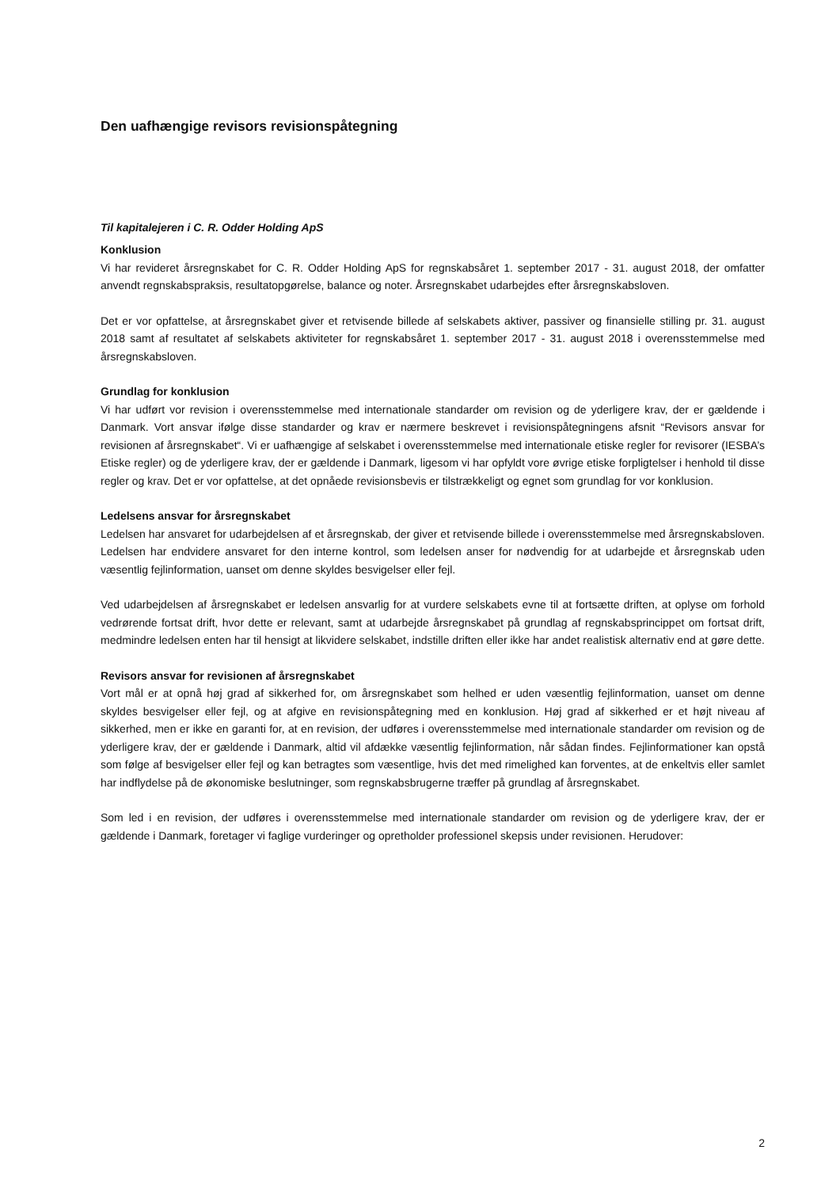Den uafhængige revisors revisionspåtegning
Til kapitalejeren i C. R. Odder Holding ApS
Konklusion
Vi har revideret årsregnskabet for C. R. Odder Holding ApS for regnskabsåret 1. september 2017 - 31. august 2018, der omfatter anvendt regnskabspraksis, resultatopgørelse, balance og noter. Årsregnskabet udarbejdes efter årsregnskabsloven.
Det er vor opfattelse, at årsregnskabet giver et retvisende billede af selskabets aktiver, passiver og finansielle stilling pr. 31. august 2018 samt af resultatet af selskabets aktiviteter for regnskabsåret 1. september 2017 - 31. august 2018 i overensstemmelse med årsregnskabsloven.
Grundlag for konklusion
Vi har udført vor revision i overensstemmelse med internationale standarder om revision og de yderligere krav, der er gældende i Danmark. Vort ansvar ifølge disse standarder og krav er nærmere beskrevet i revisionspåtegningens afsnit “Revisors ansvar for revisionen af årsregnskabet“. Vi er uafhængige af selskabet i overensstemmelse med internationale etiske regler for revisorer (IESBA’s Etiske regler) og de yderligere krav, der er gældende i Danmark, ligesom vi har opfyldt vore øvrige etiske forpligtelser i henhold til disse regler og krav. Det er vor opfattelse, at det opnåede revisionsbevis er tilstrækkeligt og egnet som grundlag for vor konklusion.
Ledelsens ansvar for årsregnskabet
Ledelsen har ansvaret for udarbejdelsen af et årsregnskab, der giver et retvisende billede i overensstemmelse med årsregnskabsloven. Ledelsen har endvidere ansvaret for den interne kontrol, som ledelsen anser for nødvendig for at udarbejde et årsregnskab uden væsentlig fejlinformation, uanset om denne skyldes besvigelser eller fejl.
Ved udarbejdelsen af årsregnskabet er ledelsen ansvarlig for at vurdere selskabets evne til at fortsætte driften, at oplyse om forhold vedrørende fortsat drift, hvor dette er relevant, samt at udarbejde årsregnskabet på grundlag af regnskabsprincippet om fortsat drift, medmindre ledelsen enten har til hensigt at likvidere selskabet, indstille driften eller ikke har andet realistisk alternativ end at gøre dette.
Revisors ansvar for revisionen af årsregnskabet
Vort mål er at opnå høj grad af sikkerhed for, om årsregnskabet som helhed er uden væsentlig fejlinformation, uanset om denne skyldes besvigelser eller fejl, og at afgive en revisionspåtegning med en konklusion. Høj grad af sikkerhed er et højt niveau af sikkerhed, men er ikke en garanti for, at en revision, der udføres i overensstemmelse med internationale standarder om revision og de yderligere krav, der er gældende i Danmark, altid vil afdække væsentlig fejlinformation, når sådan findes. Fejlinformationer kan opstå som følge af besvigelser eller fejl og kan betragtes som væsentlige, hvis det med rimelighed kan forventes, at de enkeltvis eller samlet har indflydelse på de økonomiske beslutninger, som regnskabsbrugerne træffer på grundlag af årsregnskabet.
Som led i en revision, der udføres i overensstemmelse med internationale standarder om revision og de yderligere krav, der er gældende i Danmark, foretager vi faglige vurderinger og opretholder professionel skepsis under revisionen. Herudover:
2